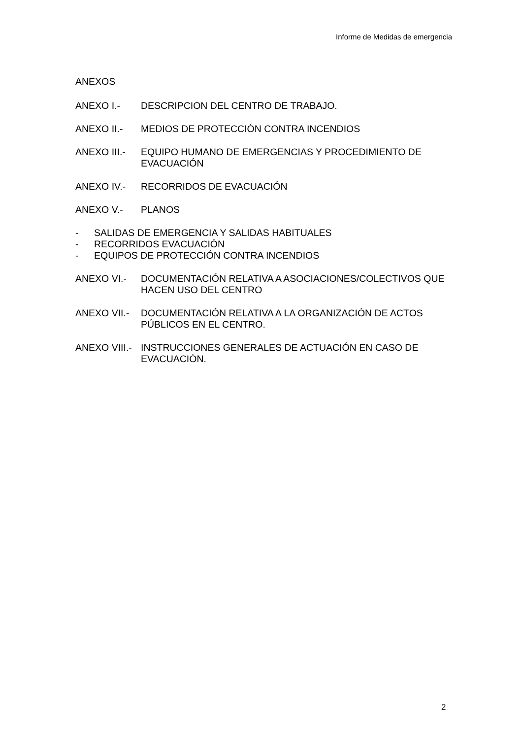Informe de Medidas de emergencia
ANEXOS
ANEXO I.- DESCRIPCION DEL CENTRO DE TRABAJO.
ANEXO II.- MEDIOS DE PROTECCIÓN CONTRA INCENDIOS
ANEXO III.- EQUIPO HUMANO DE EMERGENCIAS Y PROCEDIMIENTO DE EVACUACIÓN
ANEXO IV.- RECORRIDOS DE EVACUACIÓN
ANEXO V.- PLANOS
- SALIDAS DE EMERGENCIA Y SALIDAS HABITUALES
- RECORRIDOS EVACUACIÓN
- EQUIPOS DE PROTECCIÓN CONTRA INCENDIOS
ANEXO VI.- DOCUMENTACIÓN RELATIVA A ASOCIACIONES/COLECTIVOS QUE HACEN USO DEL CENTRO
ANEXO VII.- DOCUMENTACIÓN RELATIVA A LA ORGANIZACIÓN DE ACTOS PÚBLICOS EN EL CENTRO.
ANEXO VIII.-
INSTRUCCIONES GENERALES DE ACTUACIÓN EN CASO DE EVACUACIÓN.
2